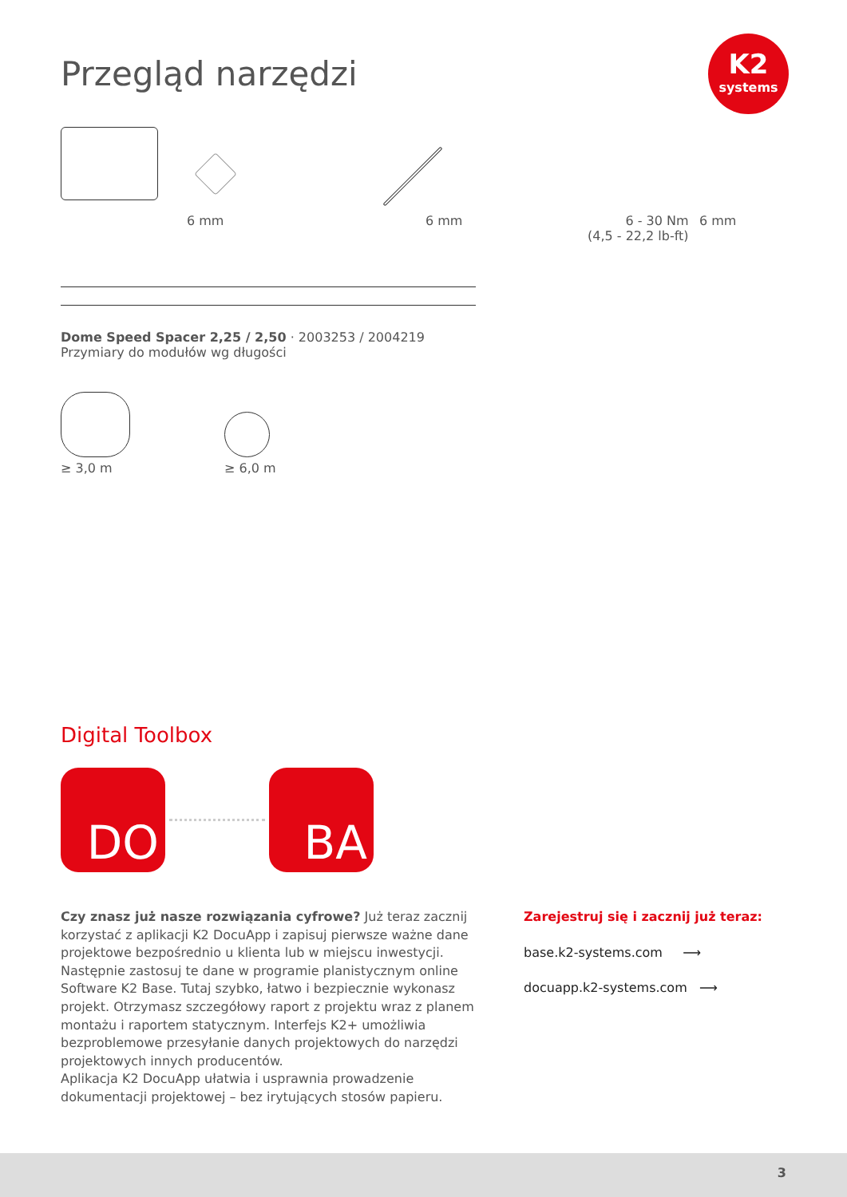K2
systems
Przegląd narzędzi
6 mm
6 mm
6 - 30 Nm
(4,5 - 22,2 lb-ft)
6 mm
Dome Speed Spacer 2,25 / 2,50 · 2003253 / 2004219
Przymiary do modułów wg długości
≥ 3,0 m
≥ 6,0 m
Digital Toolbox
DO BA
Czy znasz już nasze rozwiązania cyfrowe? Już teraz zacznij korzystać z aplikacji K2 DocuApp i zapisuj pierwsze ważne dane projektowe bezpośrednio u klienta lub w miejscu inwestycji.
Następnie zastosuj te dane w programie planistycznym online Software K2 Base. Tutaj szybko, łatwo i bezpiecznie wykonasz projekt. Otrzymasz szczegółowy raport z projektu wraz z planem montażu i raportem statycznym. Interfejs K2+ umożliwia bezproblemowe przesyłanie danych projektowych do narzędzi projektowych innych producentów.
Aplikacja K2 DocuApp ułatwia i usprawnia prowadzenie dokumentacji projektowej – bez irytujących stosów papieru.
Zarejestruj się i zacznij już teraz:
base.k2-systems.com ⟶
docuapp.k2-systems.com ⟶
3